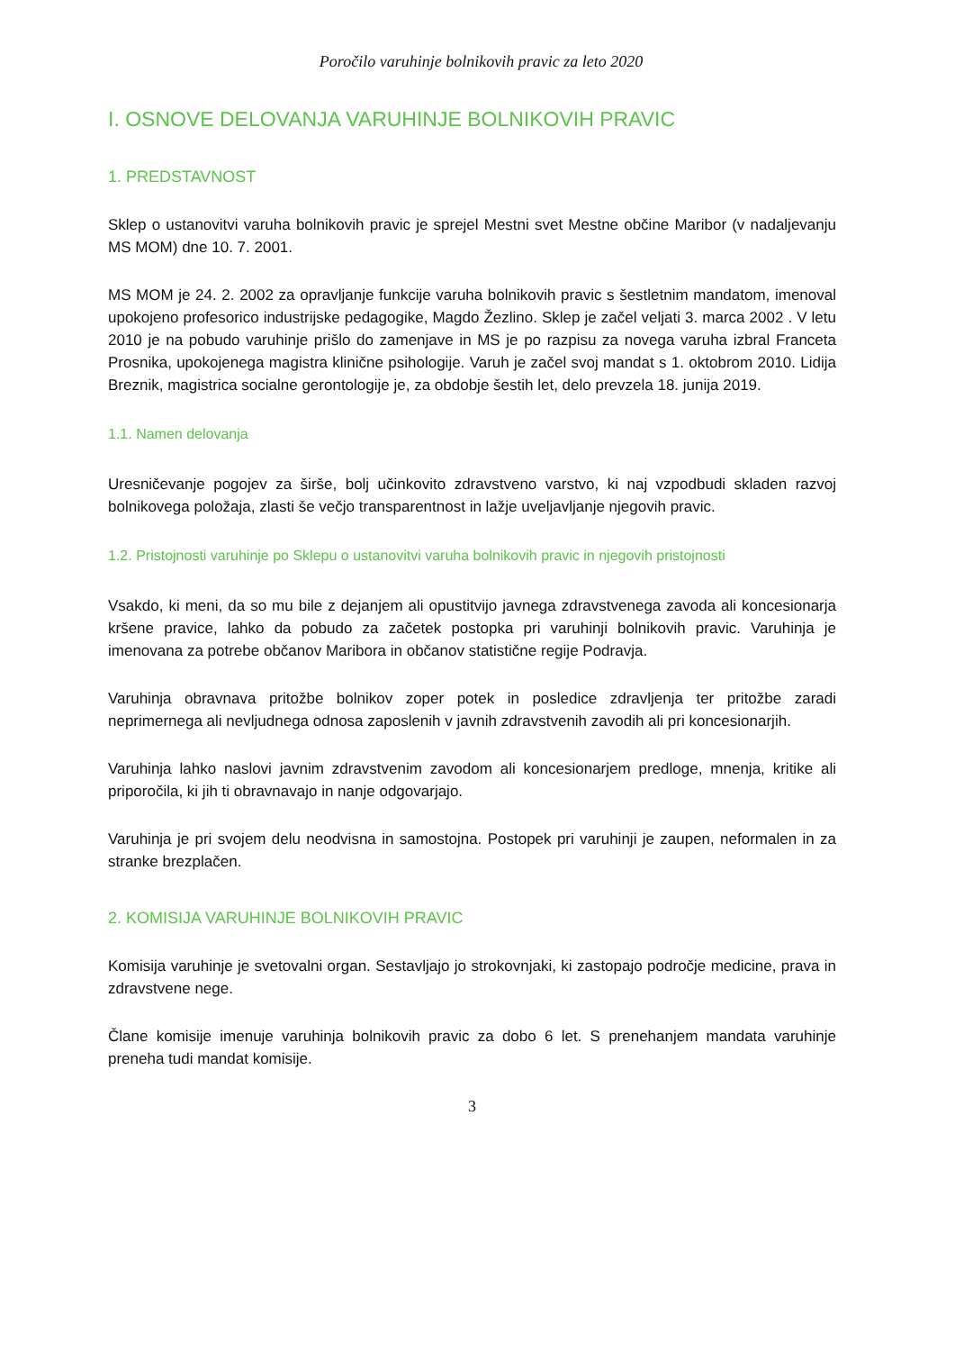Poročilo varuhinje bolnikovih pravic za leto 2020
I. OSNOVE DELOVANJA VARUHINJE BOLNIKOVIH PRAVIC
1. PREDSTAVNOST
Sklep o ustanovitvi varuha bolnikovih pravic je sprejel Mestni svet Mestne občine Maribor (v nadaljevanju MS MOM) dne 10. 7. 2001.
MS MOM je 24. 2. 2002 za opravljanje funkcije varuha bolnikovih pravic s šestletnim mandatom, imenoval upokojeno profesorico industrijske pedagogike, Magdo Žezlino. Sklep je začel veljati 3. marca 2002 . V letu 2010 je na pobudo varuhinje prišlo do zamenjave in MS je po razpisu za novega varuha izbral Franceta Prosnika, upokojenega magistra klinične psihologije. Varuh je začel svoj mandat s 1. oktobrom 2010. Lidija Breznik, magistrica socialne gerontologije je, za obdobje šestih let, delo prevzela 18. junija 2019.
1.1. Namen delovanja
Uresničevanje pogojev za širše, bolj učinkovito zdravstveno varstvo, ki naj vzpodbudi skladen razvoj bolnikovega položaja, zlasti še večjo transparentnost in lažje uveljavljanje njegovih pravic.
1.2. Pristojnosti varuhinje po Sklepu o ustanovitvi varuha bolnikovih pravic in njegovih pristojnosti
Vsakdo, ki meni, da so mu bile z dejanjem ali opustitvijo javnega zdravstvenega zavoda ali koncesionarja kršene pravice, lahko da pobudo za začetek postopka pri varuhinji bolnikovih pravic. Varuhinja je imenovana za potrebe občanov Maribora in občanov statistične regije Podravja.
Varuhinja obravnava pritožbe bolnikov zoper potek in posledice zdravljenja ter pritožbe zaradi neprimernega ali nevljudnega odnosa zaposlenih v javnih zdravstvenih zavodih ali pri koncesionarjih.
Varuhinja lahko naslovi javnim zdravstvenim zavodom ali koncesionarjem predloge, mnenja, kritike ali priporočila, ki jih ti obravnavajo in nanje odgovarjajo.
Varuhinja je pri svojem delu neodvisna in samostojna. Postopek pri varuhinji je zaupen, neformalen in za stranke brezplačen.
2. KOMISIJA VARUHINJE BOLNIKOVIH PRAVIC
Komisija varuhinje je svetovalni organ. Sestavljajo jo strokovnjaki, ki zastopajo področje medicine, prava in zdravstvene nege.
Člane komisije imenuje varuhinja bolnikovih pravic za dobo 6 let. S prenehanjem mandata varuhinje preneha tudi mandat komisije.
3